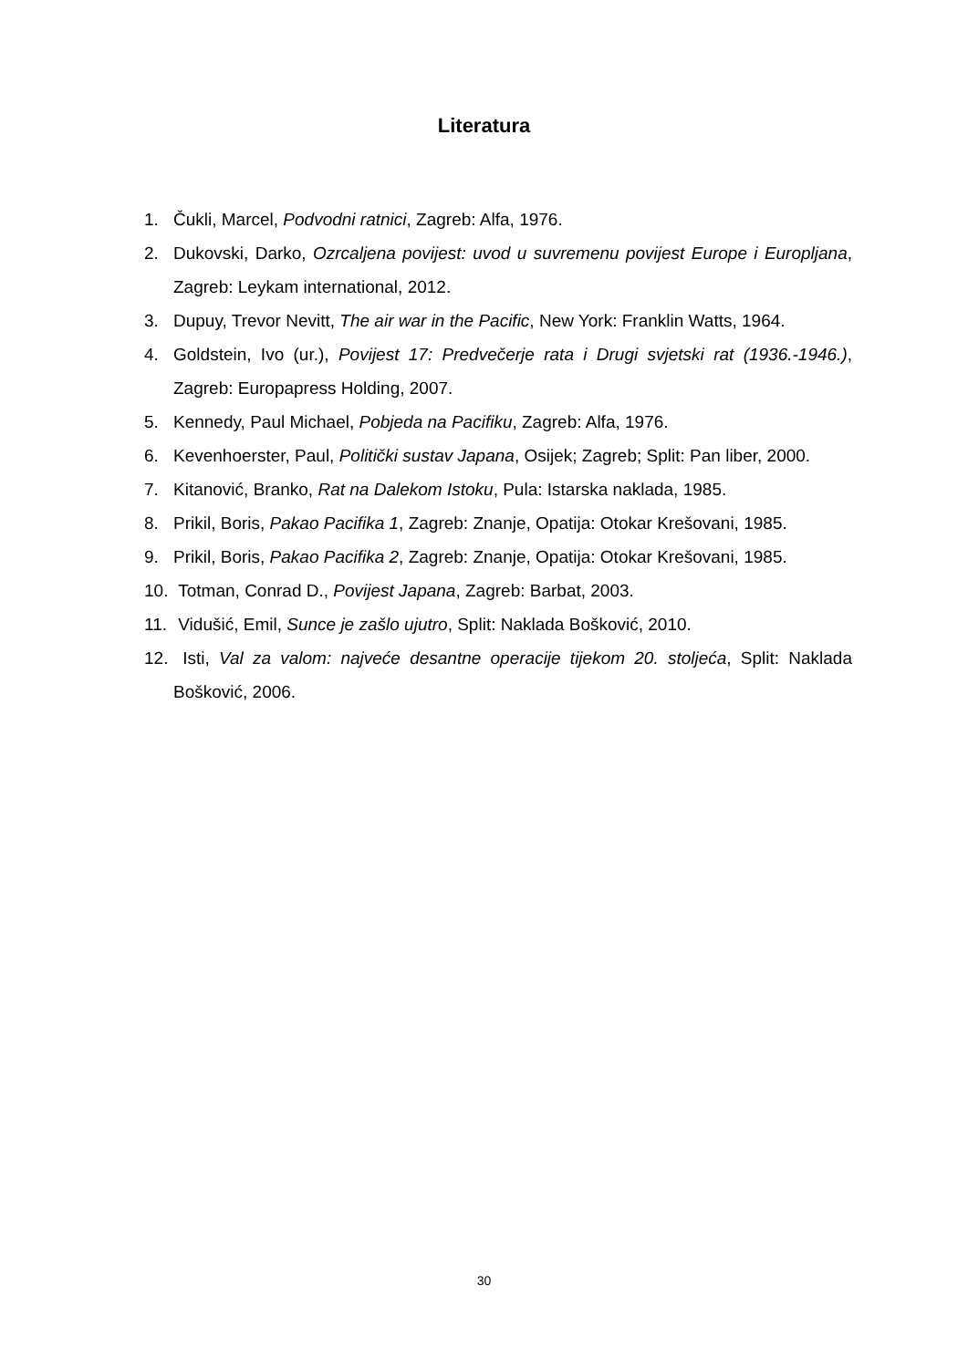Literatura
1. Čukli, Marcel, Podvodni ratnici, Zagreb: Alfa, 1976.
2. Dukovski, Darko, Ozrcaljena povijest: uvod u suvremenu povijest Europe i Europljana, Zagreb: Leykam international, 2012.
3. Dupuy, Trevor Nevitt, The air war in the Pacific, New York: Franklin Watts, 1964.
4. Goldstein, Ivo (ur.), Povijest 17: Predvečerje rata i Drugi svjetski rat (1936.-1946.), Zagreb: Europapress Holding, 2007.
5. Kennedy, Paul Michael, Pobjeda na Pacifiku, Zagreb: Alfa, 1976.
6. Kevenhoerster, Paul, Politički sustav Japana, Osijek; Zagreb; Split: Pan liber, 2000.
7. Kitanović, Branko, Rat na Dalekom Istoku, Pula: Istarska naklada, 1985.
8. Prikil, Boris, Pakao Pacifika 1, Zagreb: Znanje, Opatija: Otokar Krešovani, 1985.
9. Prikil, Boris, Pakao Pacifika 2, Zagreb: Znanje, Opatija: Otokar Krešovani, 1985.
10. Totman, Conrad D., Povijest Japana, Zagreb: Barbat, 2003.
11. Vidušić, Emil, Sunce je zašlo ujutro, Split: Naklada Bošković, 2010.
12. Isti, Val za valom: najveće desantne operacije tijekom 20. stoljeća, Split: Naklada Bošković, 2006.
30